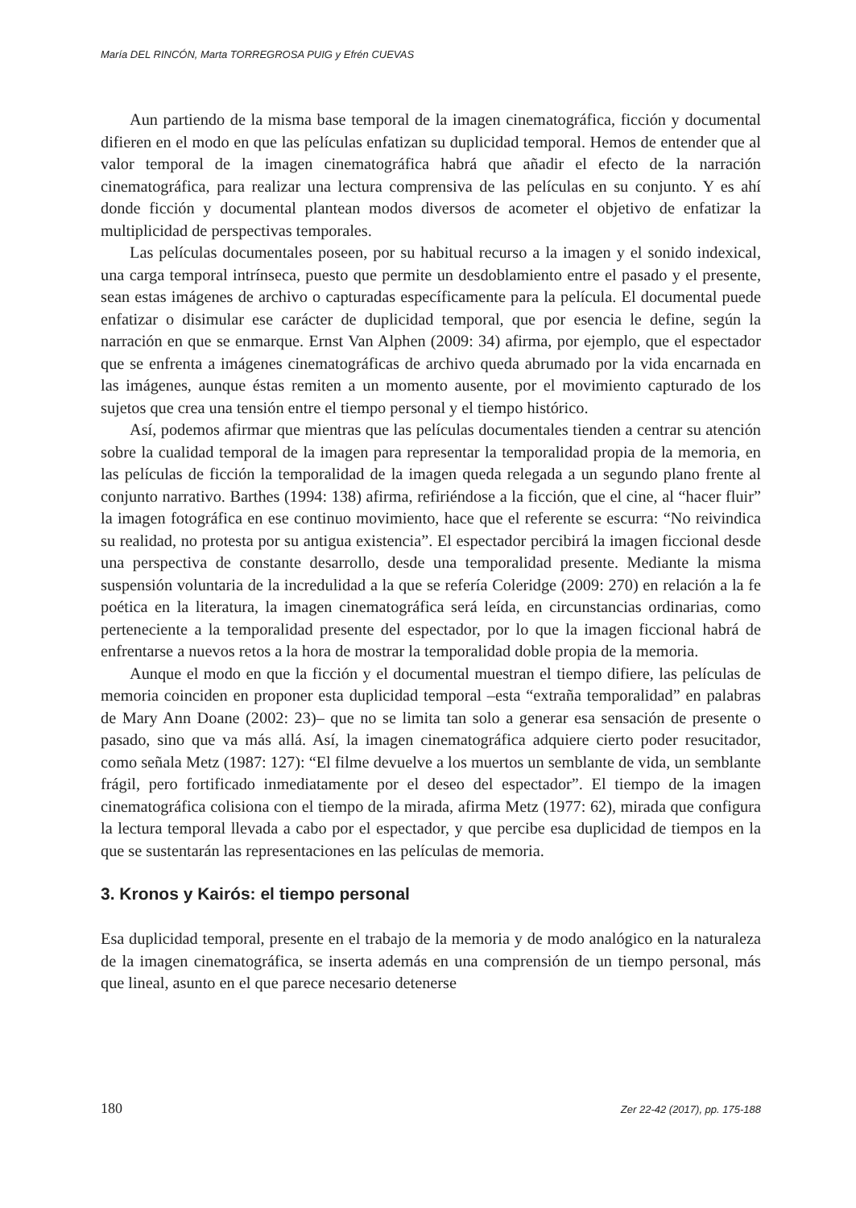María DEL RINCÓN, Marta TORREGROSA PUIG y Efrén CUEVAS
Aun partiendo de la misma base temporal de la imagen cinematográfica, ficción y documental difieren en el modo en que las películas enfatizan su duplicidad temporal. Hemos de entender que al valor temporal de la imagen cinematográfica habrá que añadir el efecto de la narración cinematográfica, para realizar una lectura comprensiva de las películas en su conjunto. Y es ahí donde ficción y documental plantean modos diversos de acometer el objetivo de enfatizar la multiplicidad de perspectivas temporales.
Las películas documentales poseen, por su habitual recurso a la imagen y el sonido indexical, una carga temporal intrínseca, puesto que permite un desdoblamiento entre el pasado y el presente, sean estas imágenes de archivo o capturadas específicamente para la película. El documental puede enfatizar o disimular ese carácter de duplicidad temporal, que por esencia le define, según la narración en que se enmarque. Ernst Van Alphen (2009: 34) afirma, por ejemplo, que el espectador que se enfrenta a imágenes cinematográficas de archivo queda abrumado por la vida encarnada en las imágenes, aunque éstas remiten a un momento ausente, por el movimiento capturado de los sujetos que crea una tensión entre el tiempo personal y el tiempo histórico.
Así, podemos afirmar que mientras que las películas documentales tienden a centrar su atención sobre la cualidad temporal de la imagen para representar la temporalidad propia de la memoria, en las películas de ficción la temporalidad de la imagen queda relegada a un segundo plano frente al conjunto narrativo. Barthes (1994: 138) afirma, refiriéndose a la ficción, que el cine, al “hacer fluir” la imagen fotográfica en ese continuo movimiento, hace que el referente se escurra: “No reivindica su realidad, no protesta por su antigua existencia”. El espectador percibirá la imagen ficcional desde una perspectiva de constante desarrollo, desde una temporalidad presente. Mediante la misma suspensión voluntaria de la incredulidad a la que se refería Coleridge (2009: 270) en relación a la fe poética en la literatura, la imagen cinematográfica será leída, en circunstancias ordinarias, como perteneciente a la temporalidad presente del espectador, por lo que la imagen ficcional habrá de enfrentarse a nuevos retos a la hora de mostrar la temporalidad doble propia de la memoria.
Aunque el modo en que la ficción y el documental muestran el tiempo difiere, las películas de memoria coinciden en proponer esta duplicidad temporal –esta “extraña temporalidad” en palabras de Mary Ann Doane (2002: 23)– que no se limita tan solo a generar esa sensación de presente o pasado, sino que va más allá. Así, la imagen cinematográfica adquiere cierto poder resucitador, como señala Metz (1987: 127): “El filme devuelve a los muertos un semblante de vida, un semblante frágil, pero fortificado inmediatamente por el deseo del espectador”. El tiempo de la imagen cinematográfica colisiona con el tiempo de la mirada, afirma Metz (1977: 62), mirada que configura la lectura temporal llevada a cabo por el espectador, y que percibe esa duplicidad de tiempos en la que se sustentarán las representaciones en las películas de memoria.
3. Kronos y Kairós: el tiempo personal
Esa duplicidad temporal, presente en el trabajo de la memoria y de modo analógico en la naturaleza de la imagen cinematográfica, se inserta además en una comprensión de un tiempo personal, más que lineal, asunto en el que parece necesario detenerse
180 Zer 22-42 (2017), pp. 175-188